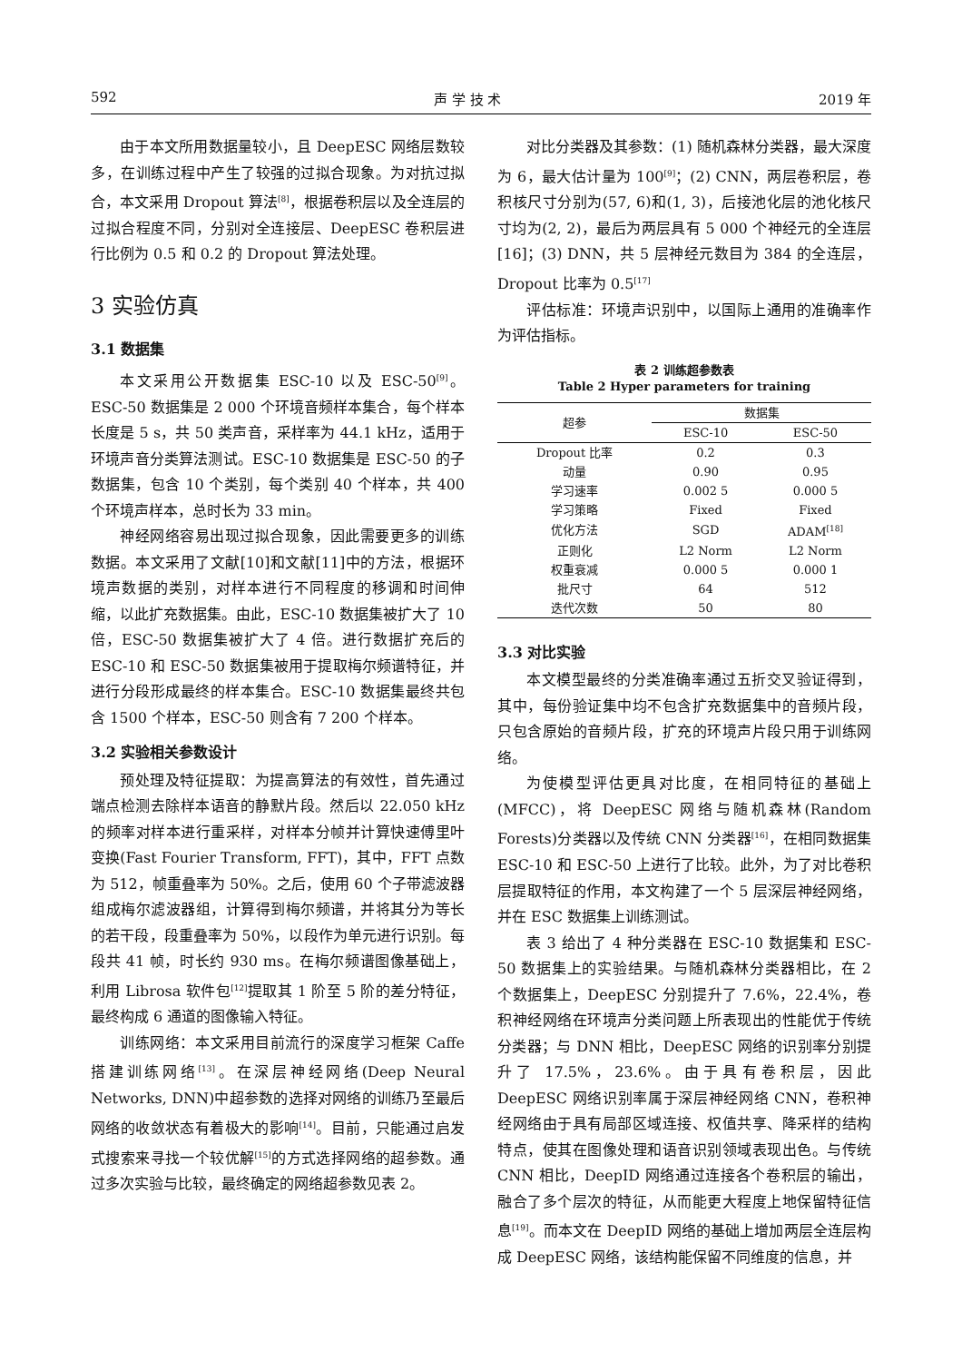592 声 学 技 术 2019 年
由于本文所用数据量较小，且 DeepESC 网络层数较多，在训练过程中产生了较强的过拟合现象。为对抗过拟合，本文采用 Dropout 算法<sup>[8]</sup>，根据卷积层以及全连层的过拟合程度不同，分别对全连接层、DeepESC 卷积层进行比例为 0.5 和 0.2 的 Dropout 算法处理。
3 实验仿真
3.1 数据集
本文采用公开数据集 ESC-10 以及 ESC-50<sup>[9]</sup>。ESC-50 数据集是 2 000 个环境音频样本集合，每个样本长度是 5 s，共 50 类声音，采样率为 44.1 kHz，适用于环境声音分类算法测试。ESC-10 数据集是 ESC-50 的子数据集，包含 10 个类别，每个类别 40 个样本，共 400 个环境声样本，总时长为 33 min。
神经网络容易出现过拟合现象，因此需要更多的训练数据。本文采用了文献[10]和文献[11]中的方法，根据环境声数据的类别，对样本进行不同程度的移调和时间伸缩，以此扩充数据集。由此，ESC-10 数据集被扩大了 10 倍，ESC-50 数据集被扩大了 4 倍。进行数据扩充后的 ESC-10 和 ESC-50 数据集被用于提取梅尔频谱特征，并进行分段形成最终的样本集合。ESC-10 数据集最终共包含 1500 个样本，ESC-50 则含有 7 200 个样本。
3.2 实验相关参数设计
预处理及特征提取：为提高算法的有效性，首先通过端点检测去除样本语音的静默片段。然后以 22.050 kHz 的频率对样本进行重采样，对样本分帧并计算快速傅里叶变换(Fast Fourier Transform, FFT)，其中，FFT 点数为 512，帧重叠率为 50%。之后，使用 60 个子带滤波器组成梅尔滤波器组，计算得到梅尔频谱，并将其分为等长的若干段，段重叠率为 50%，以段作为单元进行识别。每段共 41 帧，时长约 930 ms。在梅尔频谱图像基础上，利用 Librosa 软件包<sup>[12]</sup>提取其 1 阶至 5 阶的差分特征，最终构成 6 通道的图像输入特征。
训练网络：本文采用目前流行的深度学习框架 Caffe 搭建训练网络<sup>[13]</sup>。在深层神经网络(Deep Neural Networks, DNN)中超参数的选择对网络的训练乃至最后网络的收敛状态有着极大的影响<sup>[14]</sup>。目前，只能通过启发式搜索来寻找一个较优解<sup>[15]</sup>的方式选择网络的超参数。通过多次实验与比较，最终确定的网络超参数见表 2。
对比分类器及其参数：(1) 随机森林分类器，最大深度为 6，最大估计量为 100<sup>[9]</sup>；(2) CNN，两层卷积层，卷积核尺寸分别为(57, 6)和(1, 3)，后接池化层的池化核尺寸均为(2, 2)，最后为两层具有 5 000 个神经元的全连层[16]；(3) DNN，共 5 层神经元数目为 384 的全连层，Dropout 比率为 0.5<sup>[17]</sup>
评估标准：环境声识别中，以国际上通用的准确率作为评估指标。
表 2 训练超参数表
Table 2 Hyper parameters for training
| 超参 | 数据集 | |
| --- | --- | --- |
| | ESC-10 | ESC-50 |
| Dropout 比率 | 0.2 | 0.3 |
| 动量 | 0.90 | 0.95 |
| 学习速率 | 0.002 5 | 0.000 5 |
| 学习策略 | Fixed | Fixed |
| 优化方法 | SGD | ADAM<sup>[18]</sup> |
| 正则化 | L2 Norm | L2 Norm |
| 权重衰减 | 0.000 5 | 0.000 1 |
| 批尺寸 | 64 | 512 |
| 迭代次数 | 50 | 80 |
3.3 对比实验
本文模型最终的分类准确率通过五折交叉验证得到，其中，每份验证集中均不包含扩充数据集中的音频片段，只包含原始的音频片段，扩充的环境声片段只用于训练网络。
为使模型评估更具对比度，在相同特征的基础上(MFCC)，将 DeepESC 网络与随机森林(Random Forests)分类器以及传统 CNN 分类器<sup>[16]</sup>，在相同数据集 ESC-10 和 ESC-50 上进行了比较。此外，为了对比卷积层提取特征的作用，本文构建了一个 5 层深层神经网络，并在 ESC 数据集上训练测试。
表 3 给出了 4 种分类器在 ESC-10 数据集和 ESC-50 数据集上的实验结果。与随机森林分类器相比，在 2 个数据集上，DeepESC 分别提升了 7.6%，22.4%，卷积神经网络在环境声分类问题上所表现出的性能优于传统分类器；与 DNN 相比，DeepESC 网络的识别率分别提升了 17.5%，23.6%。由于具有卷积层，因此 DeepESC 网络识别率属于深层神经网络 CNN，卷积神经网络由于具有局部区域连接、权值共享、降采样的结构特点，使其在图像处理和语音识别领域表现出色。与传统 CNN 相比，DeepID 网络通过连接各个卷积层的输出，融合了多个层次的特征，从而能更大程度上地保留特征信息<sup>[19]</sup>。而本文在 DeepID 网络的基础上增加两层全连层构成 DeepESC 网络，该结构能保留不同维度的信息，并